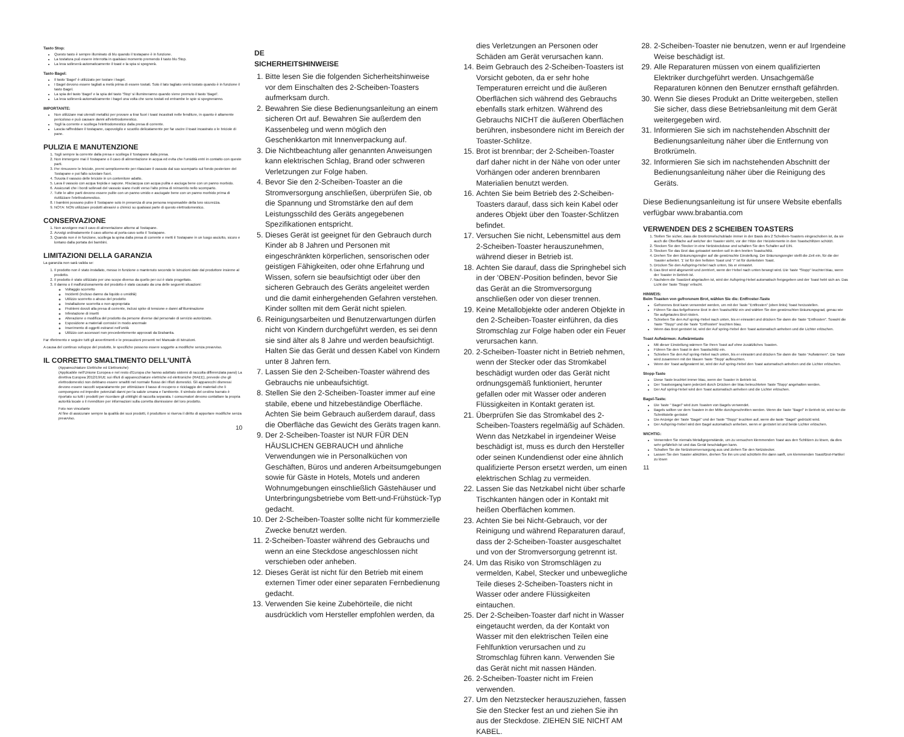Tasto Stop:
Questo tasto è sempre illuminato di blu quando il tostapane è in funzione.
La tostatura può essere interrotta in qualsiasi momento premendo il tasto blu Stop.
La leva solleverà automaticamente il toast e la spia si spegnerà.
Tasto Bagel:
Il tasto 'Bagel' è utilizzato per tostare i bagel.
I Bagel devono essere tagliati a metà prima di essere tostati. Solo il lato tagliato verrà tostato quando è in funzione il tasto Bagel.
La spia del tasto 'Bagel' e la spia del tasto 'Stop' si illumineranno quando viene premuto il tasto 'Bagel'.
La leva solleverà automaticamente i bagel una volta che sono tostati ed entrambe le spie si spegneranno.
IMPORTANTE:
Non utilizzare mai utensili metallici per provare a tirar fuori i toast incastrati nelle fenditure, in quanto è altamente pericoloso e può causare danni all'elettrodomestico.
Togli la corrente e scollega l'elettrodomestico dalla presa di corrente.
Lascia raffreddare il tostapane, capovolgilo e scuotilo delicatamente per far uscire il toast incastrato o le briciole di pane.
PULIZIA E MANUTENZIONE
1. Togli sempre la corrente dalla presa e scollega il Tostapane dalla presa.
2. Non immergere mai il Tostapane o il cavo di alimentazione in acqua ed evita che l'umidità entri in contatto con queste parti.
3. Per rimuovere le briciole, premi semplicemente per rilasciare il vassoio dal suo scomparto sul fondo posteriore del Tostapane e poi fallo scivolare fuori.
4. Svuota il vassoio delle briciole in un contenitore adatto.
5. Lava il vassoio con acqua tiepida e sapone. Risciacqua con acqua pulita e asciuga bene con un panno morbido.
6. Assicurati che i bordi sollevati del vassoio siano rivolti verso l'alto prima di reinserirlo nello scomparto.
7. Tutte le altre parti devono essere pulite con un panno umido e asciugate bene con un panno morbido prima di riutilizzare l'elettrodomestico.
8. I bambini possono pulire il Tostapane solo in presenza di una persona responsabile della loro sicurezza.
9. NOTA: NON utilizzare prodotti abrasivi o chimici su qualsiasi parte di questo elettrodomestico.
CONSERVAZIONE
1. Non avvolgere mai il cavo di alimentazione attorno al Tostapane.
2. Avvolgi ordinatamente il cavo attorno al porta-cavo sotto il Tostapane.
3. Quando non è in funzione, scollega la spina dalla presa di corrente e metti il Tostapane in un luogo asciutto, sicuro e lontano dalla portata dei bambini.
LIMITAZIONI DELLA GARANZIA
La garanzia non sarà valida se:
1. Il prodotto non è stato installato, messo in funzione o mantenuto secondo le istruzioni date dal produttore insieme al prodotto.
2. Il prodotto è stato utilizzato per uno scopo diverso da quello per cui è stato progettato.
3. Il danno o il malfunzionamento del prodotto è stato causato da una delle seguenti situazioni:
Voltaggio scorretto
Incidenti (incluso danno da liquido o umidità)
Utilizzo scorretto o abuso del prodotto
Installazione scorretta o non appropriata
Problemi dovuti alla presa di corrente, inclusi spike di tensione e danni all'illuminazione
Infestazione di insetti
Alterazione o modifica del prodotto da persone diverse dal personale di servizio autorizzato.
Esposizione a materiali corrosivi in modo anormale
Inserimento di oggetti estranei nell'unità
Utilizzo con accessori non precedentemente approvati da Brabantia.
Far riferimento e seguire tutti gli avvertimenti e le precauzioni presenti nel Manuale di Istruzioni.
A causa del continuo sviluppo del prodotto, le specifiche possono essere soggette a modifiche senza preavviso.
IL CORRETTO SMALTIMENTO DELL'UNITÀ
(Apparecchiature Elettriche ed Elettroniche)
(Applicabile nell'Unione Europea e nel resto d'Europa che hanno adottato sistemi di raccolta differenziata paesi) La direttiva Europea 2012/19/UE sui rifiuti di apparecchiature elettriche ed elettroniche (RAEE), prevede che gli elettrodomestici non debbano essere smaltiti nel normale flusso dei rifiuti domestici. Gli apparecchi dismessi devono essere raccolti separatamente per ottimizzare il tasso di recupero e riciclaggio dei materiali che li compongono ed impedire potenziali danni per la salute umana e l'ambiente. Il simbolo del cestino barrato è riportato su tutti i prodotti per ricordare gli obblighi di raccolta separata. I consumatori devono contattare la propria autorità locale o il rivenditore per informazioni sulla corretta dismissione del loro prodotto.
Foto non vincolante
Al fine di assicurare sempre la qualità dei suoi prodotti, il produttore si riserva il diritto di apportare modifiche senza preavviso.
10
DE
SICHERHEITSHINWEISE
1. Bitte lesen Sie die folgenden Sicherheitshinweise vor dem Einschalten des 2-Scheiben-Toasters aufmerksam durch.
2. Bewahren Sie diese Bedienungsanleitung an einem sicheren Ort auf. Bewahren Sie außerdem den Kassenbeleg und wenn möglich den Geschenkkarton mit Innenverpackung auf.
3. Die Nichtbeachtung aller genannten Anweisungen kann elektrischen Schlag, Brand oder schweren Verletzungen zur Folge haben.
4. Bevor Sie den 2-Scheiben-Toaster an die Stromversorgung anschließen, überprüfen Sie, ob die Spannung und Stromstärke den auf dem Leistungsschild des Geräts angegebenen Spezifikationen entspricht.
5. Dieses Gerät ist geeignet für den Gebrauch durch Kinder ab 8 Jahren und Personen mit eingeschränkten körperlichen, sensorischen oder geistigen Fähigkeiten, oder ohne Erfahrung und Wissen, sofern sie beaufsichtigt oder über den sicheren Gebrauch des Geräts angeleitet werden und die damit einhergehenden Gefahren verstehen. Kinder sollten mit dem Gerät nicht spielen.
6. Reinigungsarbeiten und Benutzerwartungen dürfen nicht von Kindern durchgeführt werden, es sei denn sie sind älter als 8 Jahre und werden beaufsichtigt. Halten Sie das Gerät und dessen Kabel von Kindern unter 8 Jahren fern.
7. Lassen Sie den 2-Scheiben-Toaster während des Gebrauchs nie unbeaufsichtigt.
8. Stellen Sie den 2-Scheiben-Toaster immer auf eine stabile, ebene und hitzebeständige Oberfläche. Achten Sie beim Gebrauch außerdem darauf, dass die Oberfläche das Gewicht des Geräts tragen kann.
9. Der 2-Scheiben-Toaster ist NUR FÜR DEN HÄUSLICHEN GEBRAUCH und ähnliche Verwendungen wie in Personalküchen von Geschäften, Büros und anderen Arbeitsumgebungen sowie für Gäste in Hotels, Motels und anderen Wohnumgebungen einschließlich Gästehäuser und Unterbringungsbetriebe vom Bett-und-Frühstück-Typ gedacht.
10. Der 2-Scheiben-Toaster sollte nicht für kommerzielle Zwecke benutzt werden.
11. 2-Scheiben-Toaster während des Gebrauchs und wenn an eine Steckdose angeschlossen nicht verschieben oder anheben.
12. Dieses Gerät ist nicht für den Betrieb mit einem externen Timer oder einer separaten Fernbedienung gedacht.
13. Verwenden Sie keine Zubehörteile, die nicht ausdrücklich vom Hersteller empfohlen werden, da
dies Verletzungen an Personen oder Schäden am Gerät verursachen kann.
14. Beim Gebrauch des 2-Scheiben-Toasters ist Vorsicht geboten, da er sehr hohe Temperaturen erreicht und die äußeren Oberflächen sich während des Gebrauchs ebenfalls stark erhitzen. Während des Gebrauchs NICHT die äußeren Oberflächen berühren, insbesondere nicht im Bereich der Toaster-Schlitze.
15. Brot ist brennbar; der 2-Scheiben-Toaster darf daher nicht in der Nähe von oder unter Vorhängen oder anderen brennbaren Materialien benutzt werden.
16. Achten Sie beim Betrieb des 2-Scheiben-Toasters darauf, dass sich kein Kabel oder anderes Objekt über den Toaster-Schlitzen befindet.
17. Versuchen Sie nicht, Lebensmittel aus dem 2-Scheiben-Toaster herauszunehmen, während dieser in Betrieb ist.
18. Achten Sie darauf, dass die Springhebel sich in der 'OBEN'-Position befinden, bevor Sie das Gerät an die Stromversorgung anschließen oder von dieser trennen.
19. Keine Metallobjekte oder anderen Objekte in den 2-Scheiben-Toaster einführen, da dies Stromschlag zur Folge haben oder ein Feuer verursachen kann.
20. 2-Scheiben-Toaster nicht in Betrieb nehmen, wenn der Stecker oder das Stromkabel beschädigt wurden oder das Gerät nicht ordnungsgemäß funktioniert, herunter gefallen oder mit Wasser oder anderen Flüssigkeiten in Kontakt geraten ist.
21. Überprüfen Sie das Stromkabel des 2-Scheiben-Toasters regelmäßig auf Schäden. Wenn das Netzkabel in irgendeiner Weise beschädigt ist, muss es durch den Hersteller oder seinen Kundendienst oder eine ähnlich qualifizierte Person ersetzt werden, um einen elektrischen Schlag zu vermeiden.
22. Lassen Sie das Netzkabel nicht über scharfe Tischkanten hängen oder in Kontakt mit heißen Oberflächen kommen.
23. Achten Sie bei Nicht-Gebrauch, vor der Reinigung und während Reparaturen darauf, dass der 2-Scheiben-Toaster ausgeschaltet und von der Stromversorgung getrennt ist.
24. Um das Risiko von Stromschlägen zu vermelden, Kabel, Stecker und unbewegliche Teile dieses 2-Scheiben-Toasters nicht in Wasser oder andere Flüssigkeiten eintauchen.
25. Der 2-Scheiben-Toaster darf nicht in Wasser eingetaucht werden, da der Kontakt von Wasser mit den elektrischen Teilen eine Fehlfunktion verursachen und zu Stromschlag führen kann. Verwenden Sie das Gerät nicht mit nassen Händen.
26. 2-Scheiben-Toaster nicht im Freien verwenden.
27. Um den Netzstecker herauszuziehen, fassen Sie den Stecker fest an und ziehen Sie ihn aus der Steckdose. ZIEHEN SIE NICHT AM KABEL.
28. 2-Scheiben-Toaster nie benutzen, wenn er auf Irgendeine Weise beschädigt ist.
29. Alle Reparaturen müssen von einem qualifizierten Elektriker durchgeführt werden. Unsachgemäße Reparaturen können den Benutzer ernsthaft gefährden.
30. Wenn Sie dieses Produkt an Dritte weitergeben, stellen Sie sicher, dass diese Betriebsanleitung mit dem Gerät weitergegeben wird.
31. Informieren Sie sich im nachstehenden Abschnitt der Bedienungsanleitung näher über die Entfernung von Brotkrümeln.
32. Informieren Sie sich im nachstehenden Abschnitt der Bedienungsanleitung näher über die Reinigung des Geräts.
Diese Bedienungsanleitung ist für unsere Website ebenfalls verfügbar www.brabantia.com
VERWENDEN DES 2 SCHEIBEN TOASTERS
1. Stellen Sie sicher, dass die Brotkrümelschublade immer in der Basis des 2 Scheiben-Toasters eingeschoben ist, da sie auch die Oberfläche auf welcher der Toaster steht, vor der Hitze der Heizelemente in den Toastschlitzen schützt.
2. Stecken Sie den Stecker in eine Netzsteckdose und schalten Sie den Schalter auf EIN.
3. Stecken Sie das Brot das getoastet werden soll in den breiten Toastschlitz.
4. Drehen Sie den Bräunungsregler auf die gewünschte Einstellung. Der Bräunungsregler stellt die Zeit ein, für die der Toaster arbeitet. '1' ist für den hellsten Toast und '7' ist für dunkelsten Toast.
5. Drücken Sie den Aufspring-Hebel nach unten, bis er einrastet.
6. Das Brot wird abgesenkt und zentriert, wenn der Hebel nach unten bewegt wird. Die Taste "Stopp" leuchtet blau, wenn der Toaster in Betrieb ist.
7. Nachdem die Toastzeit abgelaufen ist, wird der Aufspring-Hebel automatisch freigegeben und der Toast hebt sich an. Das Licht der Taste 'Stopp' erlischt.
HINWEIS:
Beim Toasten von gefrorenem Brot, wählen Sie die: Entfroster-Taste
Gefrorenes Brot kann verwendet werden, um mit der Taste "Entfrosten" (oben links) Toast herzustellen.
Führen Sie das tiefgefrorene Brot in den Toastschlitz ein und wählen Sie den gewünschten Bräunungsgrad, genau wie Sie aufgetautes Brot rösten.
Schieben Sie den Auf spring-Hebel nach unten, bis er einrastet und drücken Sie dann die Taste "Entfrosten". Sowohl die Taste "Stopp" und die Taste "Entfrosten" leuchten blau.
Wenn das Brot geröstet ist, wird der Auf spring-Hebel den Toast automatisch anheben und die Lichter erlöschen.
Toast Aufwärmen: Aufwärmtaste
Mit dieser Einstellung wärmen Sie Ihren Toast auf ohne zusätzliches Toasten.
Führen Sie den Toast in den Toastschlitz ein.
Schieben Sie den Auf spring-Hebel nach unten, bis er einrastet und drücken Sie dann die Taste "Aufwärmen". Die Taste wird zusammen mit der blauen Taste 'Stopp' aufleuchten.
Wenn der Toast aufgewärmt ist, wird der Auf spring-Hebel den Toast automatisch anheben und die Lichter erlöschen.
Stopp-Taste
Diese Taste leuchtet immer blau, wenn der Toaster in Betrieb ist.
Der Toastvorgang kann jederzeit durch Drücken der blau beleuchteten Taste 'Stopp' angehalten werden.
Der Auf spring-Hebel wird den Toast automatisch anheben und die Lichter erlöschen.
Bagel-Taste:
Die Taste " Bagel" wird zum Toasten von Bagels verwendet.
Bagels sollten vor dem Toasten in der Mitte durchgeschnitten werden. Wenn die Taste "Bagel" in Betrieb ist, wird nur die Schnittstelle geröstet
Die Anzeige der Taste "Bagel" und der Taste "Stopp" leuchten auf, wenn die taste "Bagel" gedrückt wird.
Der Aufspring-Hebel wird den Bagel automatisch anheben, wenn er geröstet ist und beide Lichter erlöschen.
WICHTIG:
Verwenden Sie niemals Metallgegenstände, um zu versuchen klemmenden Toast aus den Schlitzen zu lösen, da dies sehr gefährlich ist und das Gerät beschädigen kann.
Schalten Sie die Netzstromversorgung aus und ziehen Sie den Netzstecker.
Lassen Sie den Toaster abkühlen, drehen Sie ihn um und schütteln Ihn dann sanft, um klemmenden Toast/Brot-Partikel zu lösen
11